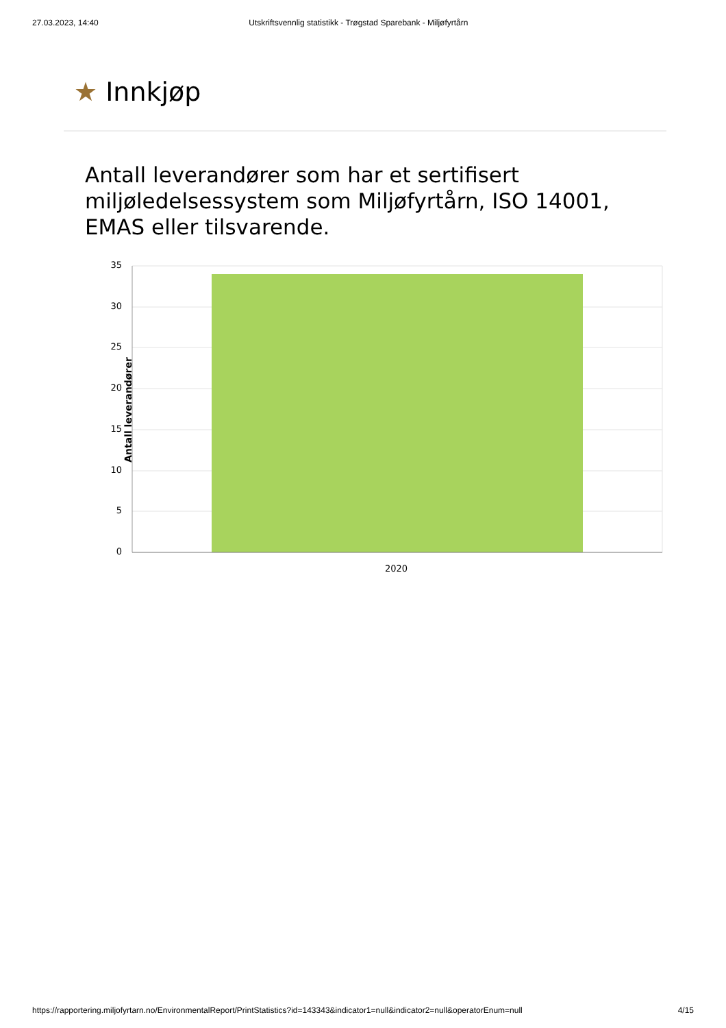27.03.2023, 14:40 Utskriftsvennlig statistikk - Trøgstad Sparebank - Miljøfyrtårn
★ Innkjøp
Antall leverandører som har et sertifisert miljøledelsessystem som Miljøfyrtårn, ISO 14001, EMAS eller tilsvarende.
Antall leverandører
35
30
25
20
15
10
5
0
2020
https://rapportering.miljofyrtarn.no/EnvironmentalReport/PrintStatistics?id=143343&indicator1=null&indicator2=null&operatorEnum=null
4/15